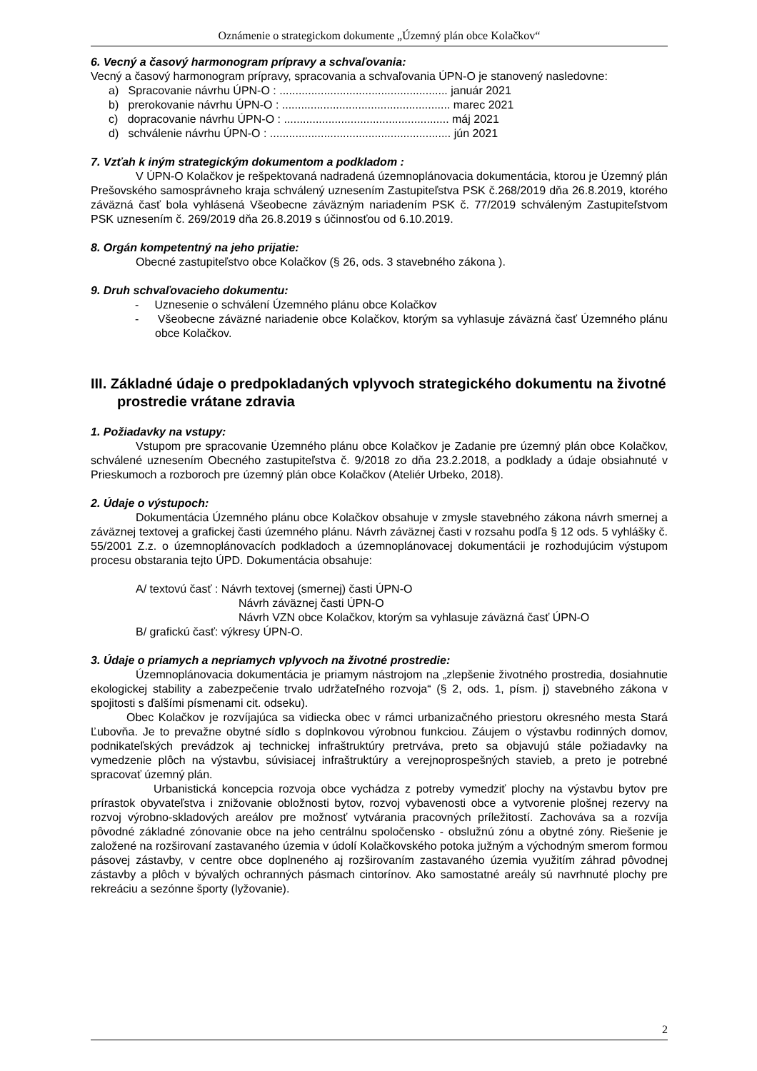Oznámenie o strategickom dokumente „Územný plán obce Kolačkov“
6. Vecný a časový harmonogram prípravy a schvaľovania:
Vecný a časový harmonogram prípravy, spracovania a schvaľovania ÚPN-O je stanovený nasledovne:
a) Spracovanie návrhu ÚPN-O : ..................................................... január 2021
b) prerokovanie návrhu ÚPN-O : ..................................................... marec 2021
c) dopracovanie návrhu ÚPN-O : .................................................... máj 2021
d) schválenie návrhu ÚPN-O : ......................................................... jún 2021
7. Vzťah k iným strategickým dokumentom a podkladom :
V ÚPN-O Kolačkov je rešpektovaná nadradená územnoplánovacia dokumentácia, ktorou je Územný plán Prešovského samosprávneho kraja schválený uznesením Zastupiteľstva PSK č.268/2019 dňa 26.8.2019, ktorého záväzná časť bola vyhlásená Všeobecne záväzným nariadením PSK č. 77/2019 schváleným Zastupiteľstvom PSK uznesením č. 269/2019 dňa 26.8.2019 s účinnosťou od 6.10.2019.
8. Orgán kompetentný na jeho prijatie:
Obecné zastupiteľstvo obce Kolačkov (§ 26, ods. 3 stavebného zákona ).
9. Druh schvaľovacieho dokumentu:
- Uznesenie o schválení Územného plánu obce Kolačkov
- Všeobecne záväzné nariadenie obce Kolačkov, ktorým sa vyhlasuje záväzná časť Územného plánu obce Kolačkov.
III. Základné údaje o predpokladaných vplyvoch strategického dokumentu na životné prostredie vrátane zdravia
1. Požiadavky na vstupy:
Vstupom pre spracovanie Územného plánu obce Kolačkov je Zadanie pre územný plán obce Kolačkov, schválené uznesením Obecného zastupiteľstva č. 9/2018 zo dňa 23.2.2018, a podklady a údaje obsiahnuté v Prieskumoch a rozboroch pre územný plán obce Kolačkov (Ateliér Urbeko, 2018).
2. Údaje o výstupoch:
Dokumentácia Územného plánu obce Kolačkov obsahuje v zmysle stavebného zákona návrh smernej a záväznej textovej a grafickej časti územného plánu. Návrh záväznej časti v rozsahu podľa § 12 ods. 5 vyhlášky č. 55/2001 Z.z. o územnoplánovacích podkladoch a územnoplánovacej dokumentácii je rozhodujúcim výstupom procesu obstarania tejto ÚPD. Dokumentácia obsahuje:
A/ textovú časť : Návrh textovej (smernej) časti ÚPN-O
Návrh záväznej časti ÚPN-O
Návrh VZN obce Kolačkov, ktorým sa vyhlasuje záväzná časť ÚPN-O
B/ grafickú časť: výkresy ÚPN-O.
3. Údaje o priamych a nepriamych vplyvoch na životné prostredie:
Územnoplánovacia dokumentácia je priamym nástrojom na „zlepšenie životného prostredia, dosiahnutie ekologickej stability a zabezpečenie trvalo udržateľného rozvoja“ (§ 2, ods. 1, písm. j) stavebného zákona v spojitosti s ďalšími písmenami cit. odseku).
Obec Kolačkov je rozvíjajúca sa vidiecka obec v rámci urbanizačného priestoru okresného mesta Stará Ľubovňa. Je to prevažne obytné sídlo s doplnkovou výrobnou funkciou. Záujem o výstavbu rodinných domov, podnikateľských prevádzok aj technickej infraštruktúry pretrváva, preto sa objavujú stále požiadavky na vymedzenie plôch na výstavbu, súvisiacej infraštruktúry a verejnoprospešných stavieb, a preto je potrebné spracovať územný plán.
Urbanistická koncepcia rozvoja obce vychádza z potreby vymedziť plochy na výstavbu bytov pre prírastok obyvateľstva i znižovanie obložnosti bytov, rozvoj vybavenosti obce a vytvorenie plošnej rezervy na rozvoj výrobno-skladových areálov pre možnosť vytvárania pracovných príležitostí. Zachováva sa a rozvíja pôvodné základné zónovanie obce na jeho centrálnu spoločensko - obslužnú zónu a obytné zóny. Riešenie je založené na rozširovaní zastavaného územia v údolí Kolačkovského potoka južným a východným smerom formou pásovej zástavby, v centre obce doplneného aj rozširovaním zastavaného územia využitím záhrad pôvodnej zástavby a plôch v bývalých ochranných pásmach cintorínov. Ako samostatné areály sú navrhnuté plochy pre rekreáciu a sezónne športy (lyžovanie).
2